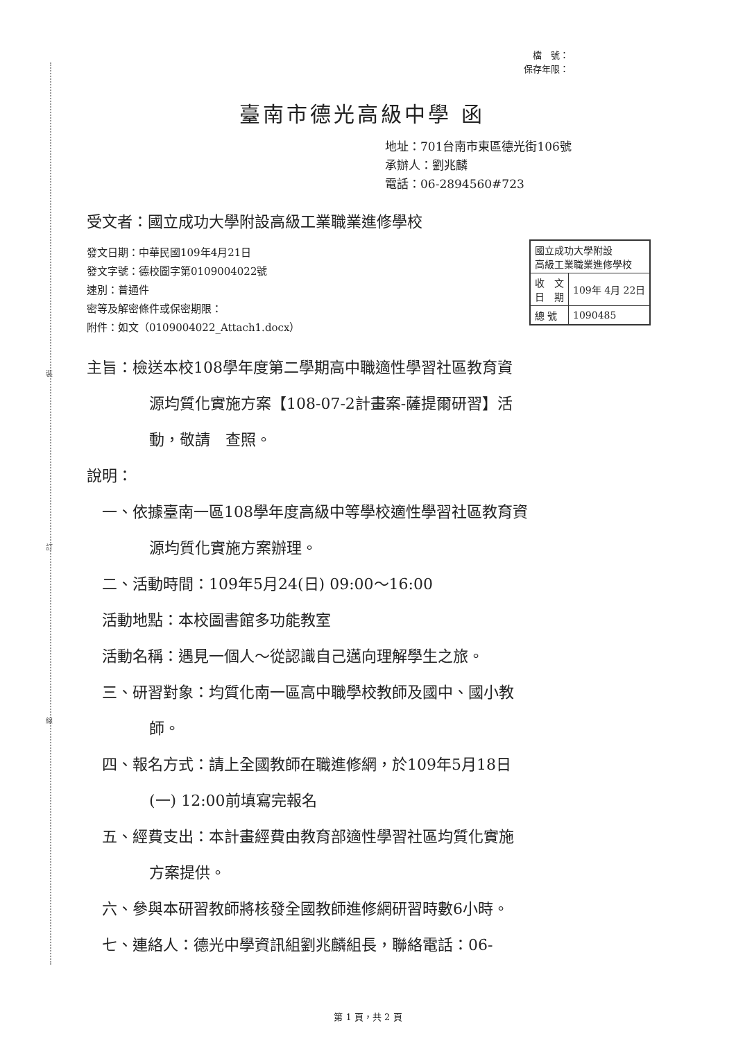裝
訂
線
檔　號：
保存年限：
| 國立成功大學附設 高級工業職業進修學校 | |
| 收 文 日 期 | 109年 4月 22日 |
| 總 號 | 1090485 |
臺南市德光高級中學 函
地址：701台南市東區德光街106號
承辦人：劉兆麟
電話：06-2894560#723
受文者：國立成功大學附設高級工業職業進修學校
發文日期：中華民國109年4月21日
發文字號：德校圖字第0109004022號
速別：普通件
密等及解密條件或保密期限：
附件：如文（0109004022_Attach1.docx）
主旨：檢送本校108學年度第二學期高中職適性學習社區教育資
源均質化實施方案【108-07-2計畫案-薩提爾研習】活
動，敬請　查照。
說明：
一、依據臺南一區108學年度高級中等學校適性學習社區教育資
源均質化實施方案辦理。
二、活動時間：109年5月24(日) 09:00～16:00
活動地點：本校圖書館多功能教室
活動名稱：遇見一個人～從認識自己邁向理解學生之旅。
三、研習對象：均質化南一區高中職學校教師及國中、國小教
師。
四、報名方式：請上全國教師在職進修網，於109年5月18日
(一) 12:00前填寫完報名
五、經費支出：本計畫經費由教育部適性學習社區均質化實施
方案提供。
六、參與本研習教師將核發全國教師進修網研習時數6小時。
七、連絡人：德光中學資訊組劉兆麟組長，聯絡電話：06-
第 1 頁，共 2 頁